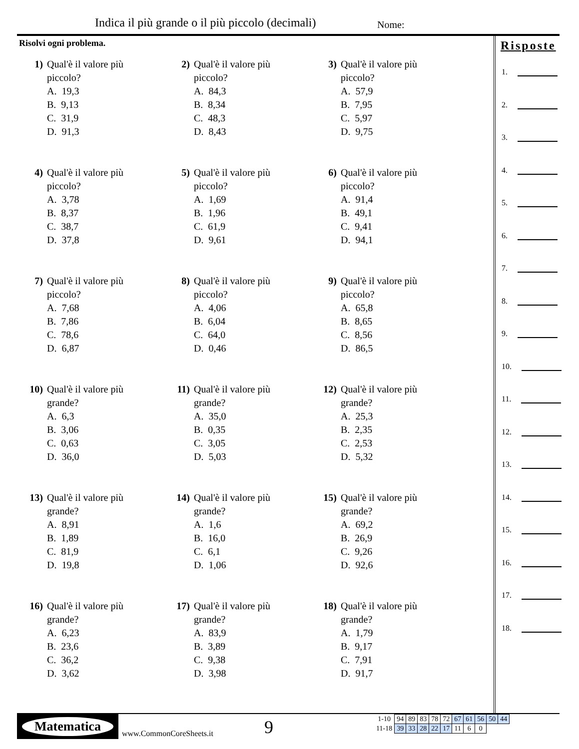Indica il più grande o il più piccolo (decimali)
Nome:
Risolvi ogni problema.
1) Qual'è il valore più
piccolo?
A. 19,3
B. 9,13
C. 31,9
D. 91,3
2) Qual'è il valore più
piccolo?
A. 84,3
B. 8,34
C. 48,3
D. 8,43
3) Qual'è il valore più
piccolo?
A. 57,9
B. 7,95
C. 5,97
D. 9,75
4) Qual'è il valore più
piccolo?
A. 3,78
B. 8,37
C. 38,7
D. 37,8
5) Qual'è il valore più
piccolo?
A. 1,69
B. 1,96
C. 61,9
D. 9,61
6) Qual'è il valore più
piccolo?
A. 91,4
B. 49,1
C. 9,41
D. 94,1
7) Qual'è il valore più
piccolo?
A. 7,68
B. 7,86
C. 78,6
D. 6,87
8) Qual'è il valore più
piccolo?
A. 4,06
B. 6,04
C. 64,0
D. 0,46
9) Qual'è il valore più
piccolo?
A. 65,8
B. 8,65
C. 8,56
D. 86,5
10) Qual'è il valore più
grande?
A. 6,3
B. 3,06
C. 0,63
D. 36,0
11) Qual'è il valore più
grande?
A. 35,0
B. 0,35
C. 3,05
D. 5,03
12) Qual'è il valore più
grande?
A. 25,3
B. 2,35
C. 2,53
D. 5,32
13) Qual'è il valore più
grande?
A. 8,91
B. 1,89
C. 81,9
D. 19,8
14) Qual'è il valore più
grande?
A. 1,6
B. 16,0
C. 6,1
D. 1,06
15) Qual'è il valore più
grande?
A. 69,2
B. 26,9
C. 9,26
D. 92,6
16) Qual'è il valore più
grande?
A. 6,23
B. 23,6
C. 36,2
D. 3,62
17) Qual'è il valore più
grande?
A. 83,9
B. 3,89
C. 9,38
D. 3,98
18) Qual'è il valore più
grande?
A. 1,79
B. 9,17
C. 7,91
D. 91,7
Risposte
1.
2.
3.
4.
5.
6.
7.
8.
9.
10.
11.
12.
13.
14.
15.
16.
17.
18.
Matematica
www.CommonCoreSheets.it 9
| 1-10 | 94 | 89 | 83 | 78 | 72 | 67 | 61 | 56 | 50 | 44 |
| 11-18 | 39 | 33 | 28 | 22 | 17 | 11 | 6 | 0 | | |